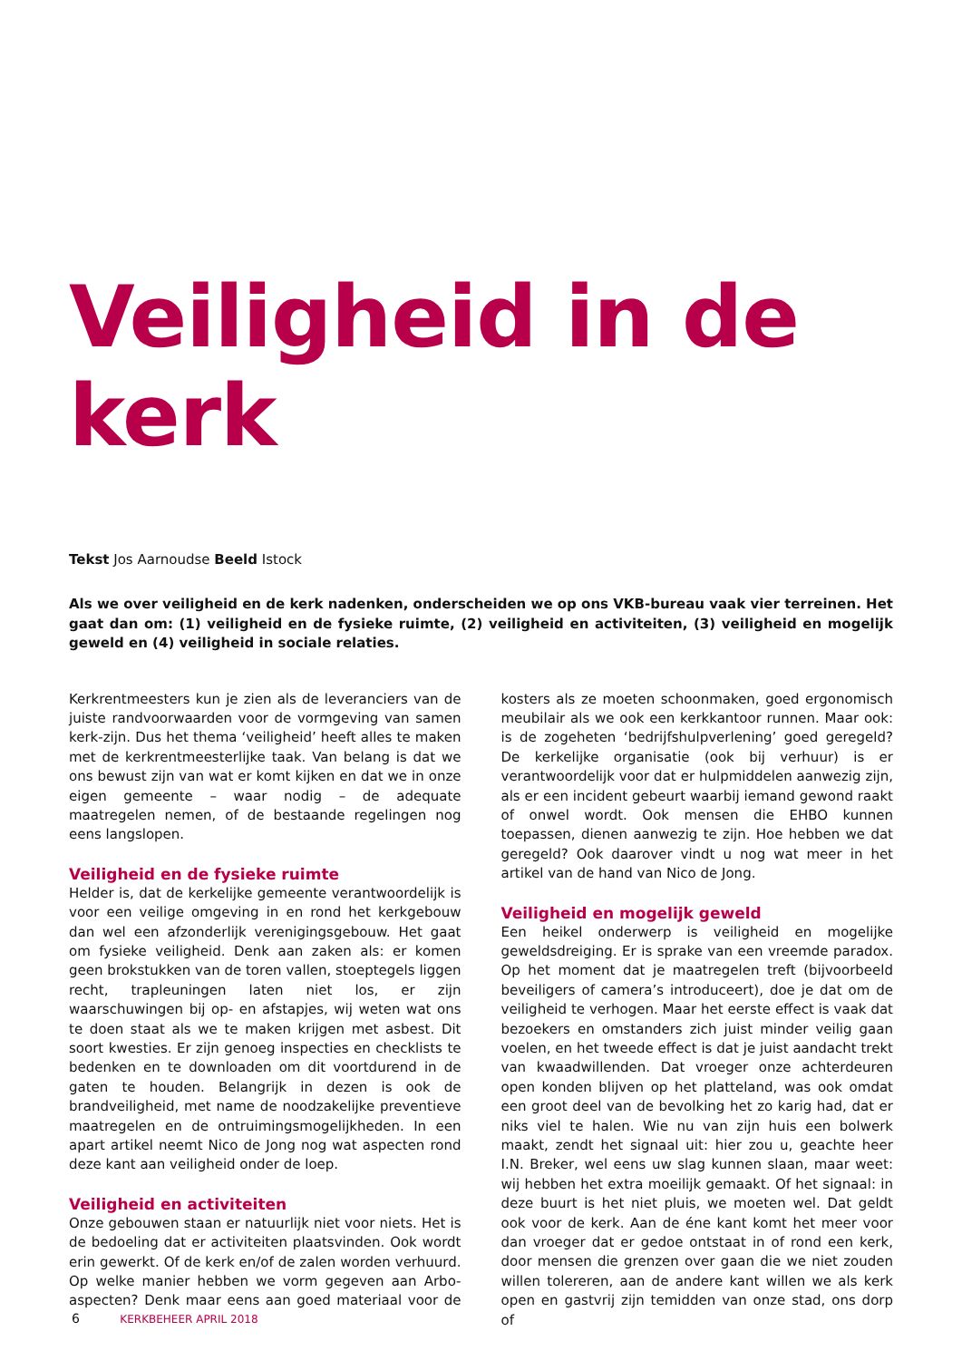Veiligheid in de kerk
Tekst Jos Aarnoudse Beeld Istock
Als we over veiligheid en de kerk nadenken, onderscheiden we op ons VKB-bureau vaak vier terreinen. Het gaat dan om: (1) veiligheid en de fysieke ruimte, (2) veiligheid en activiteiten, (3) veiligheid en mogelijk geweld en (4) veiligheid in sociale relaties.
Kerkrentmeesters kun je zien als de leveranciers van de juiste randvoorwaarden voor de vormgeving van samen kerk-zijn. Dus het thema ‘veiligheid’ heeft alles te maken met de kerkrentmeesterlijke taak. Van belang is dat we ons bewust zijn van wat er komt kijken en dat we in onze eigen gemeente – waar nodig – de adequate maatregelen nemen, of de bestaande regelingen nog eens langslopen.
Veiligheid en de fysieke ruimte
Helder is, dat de kerkelijke gemeente verantwoordelijk is voor een veilige omgeving in en rond het kerkgebouw dan wel een afzonderlijk verenigingsgebouw. Het gaat om fysieke veiligheid. Denk aan zaken als: er komen geen brokstukken van de toren vallen, stoeptegels liggen recht, trapleuningen laten niet los, er zijn waarschuwingen bij op- en afstapjes, wij weten wat ons te doen staat als we te maken krijgen met asbest. Dit soort kwesties. Er zijn genoeg inspecties en checklists te bedenken en te downloaden om dit voortdurend in de gaten te houden. Belangrijk in dezen is ook de brandveiligheid, met name de noodzakelijke preventieve maatregelen en de ontruimingsmogelijkheden. In een apart artikel neemt Nico de Jong nog wat aspecten rond deze kant aan veiligheid onder de loep.
Veiligheid en activiteiten
Onze gebouwen staan er natuurlijk niet voor niets. Het is de bedoeling dat er activiteiten plaatsvinden. Ook wordt erin gewerkt. Of de kerk en/of de zalen worden verhuurd. Op welke manier hebben we vorm gegeven aan Arbo-aspecten? Denk maar eens aan goed materiaal voor de kosters als ze moeten schoonmaken, goed ergonomisch meubilair als we ook een kerkkantoor runnen. Maar ook: is de zogeheten ‘bedrijfshulpverlening’ goed geregeld? De kerkelijke organisatie (ook bij verhuur) is er verantwoordelijk voor dat er hulpmiddelen aanwezig zijn, als er een incident gebeurt waarbij iemand gewond raakt of onwel wordt. Ook mensen die EHBO kunnen toepassen, dienen aanwezig te zijn. Hoe hebben we dat geregeld? Ook daarover vindt u nog wat meer in het artikel van de hand van Nico de Jong.
Veiligheid en mogelijk geweld
Een heikel onderwerp is veiligheid en mogelijke geweldsdreiging. Er is sprake van een vreemde paradox. Op het moment dat je maatregelen treft (bijvoorbeeld beveiligers of camera’s introduceert), doe je dat om de veiligheid te verhogen. Maar het eerste effect is vaak dat bezoekers en omstanders zich juist minder veilig gaan voelen, en het tweede effect is dat je juist aandacht trekt van kwaadwillenden. Dat vroeger onze achterdeuren open konden blijven op het platteland, was ook omdat een groot deel van de bevolking het zo karig had, dat er niks viel te halen. Wie nu van zijn huis een bolwerk maakt, zendt het signaal uit: hier zou u, geachte heer I.N. Breker, wel eens uw slag kunnen slaan, maar weet: wij hebben het extra moeilijk gemaakt. Of het signaal: in deze buurt is het niet pluis, we moeten wel. Dat geldt ook voor de kerk. Aan de éne kant komt het meer voor dan vroeger dat er gedoe ontstaat in of rond een kerk, door mensen die grenzen over gaan die we niet zouden willen tolereren, aan de andere kant willen we als kerk open en gastvrij zijn temidden van onze stad, ons dorp of
6 KERKBEHEER APRIL 2018